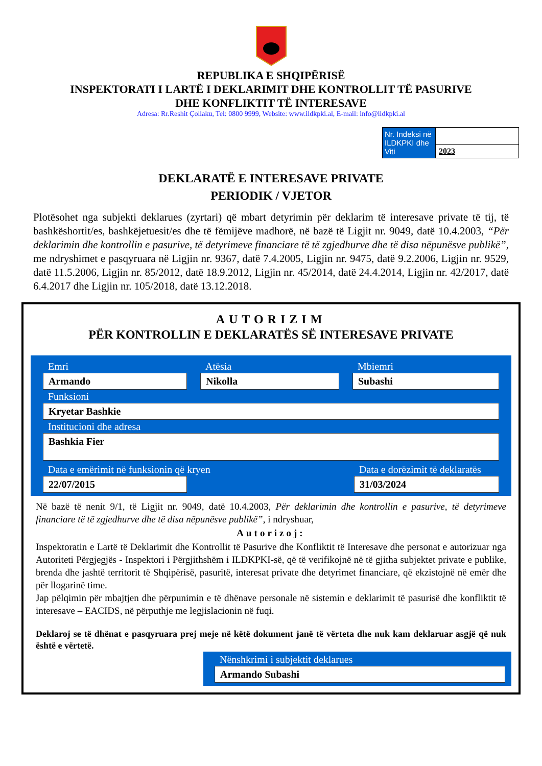REPUBLIKA E SHQIPËRISË
INSPEKTORATI I LARTË I DEKLARIMIT DHE KONTROLLIT TË PASURIVE
DHE KONFLIKTIT TË INTERESAVE
Adresa: Rr.Reshit Çollaku, Tel: 0800 9999, Website: www.ildkpki.al, E-mail: info@ildkpki.al
| Nr. Indeksi në ILDKPKI dhe Viti | |
| | 2023 |
DEKLARATË E INTERESAVE PRIVATE
PERIODIK / VJETOR
Plotësohet nga subjekti deklarues (zyrtari) që mbart detyrimin për deklarim të interesave private të tij, të bashkëshortit/es, bashkëjetuesit/es dhe të fëmijëve madhorë, në bazë të Ligjit nr. 9049, datë 10.4.2003, “Për deklarimin dhe kontrollin e pasurive, të detyrimeve financiare të të zgjedhurve dhe të disa nëpunësve publikë”, me ndryshimet e pasqyruara në Ligjin nr. 9367, datë 7.4.2005, Ligjin nr. 9475, datë 9.2.2006, Ligjin nr. 9529, datë 11.5.2006, Ligjin nr. 85/2012, datë 18.9.2012, Ligjin nr. 45/2014, datë 24.4.2014, Ligjin nr. 42/2017, datë 6.4.2017 dhe Ligjin nr. 105/2018, datë 13.12.2018.
AUTORIZIM
PËR KONTROLLIN E DEKLARATËS SË INTERESAVE PRIVATE
Emri
Armando
Atësia
Nikolla
Mbiemri
Subashi
Funksioni
Kryetar Bashkie
Institucioni dhe adresa
Bashkia Fier
Data e emërimit në funksionin që kryen
22/07/2015
Data e dorëzimit të deklaratës
31/03/2024
Në bazë të nenit 9/1, të Ligjit nr. 9049, datë 10.4.2003, Për deklarimin dhe kontrollin e pasurive, të detyrimeve financiare të të zgjedhurve dhe të disa nëpunësve publikë”, i ndryshuar,
Autorizoj:
Inspektoratin e Lartë të Deklarimit dhe Kontrollit të Pasurive dhe Konfliktit të Interesave dhe personat e autorizuar nga Autoriteti Përgjegjës - Inspektori i Përgjithshëm i ILDKPKI-së, që të verifikojnë në të gjitha subjektet private e publike, brenda dhe jashtë territorit të Shqipërisë, pasuritë, interesat private dhe detyrimet financiare, që ekzistojnë në emër dhe për llogarinë time.
Jap pëlqimin për mbajtjen dhe përpunimin e të dhënave personale në sistemin e deklarimit të pasurisë dhe konfliktit të interesave – EACIDS, në përputhje me legjislacionin në fuqi.
Deklaroj se të dhënat e pasqyruara prej meje në këtë dokument janë të vërteta dhe nuk kam deklaruar asgjë që nuk është e vërtetë.
Nënshkrimi i subjektit deklarues
Armando Subashi